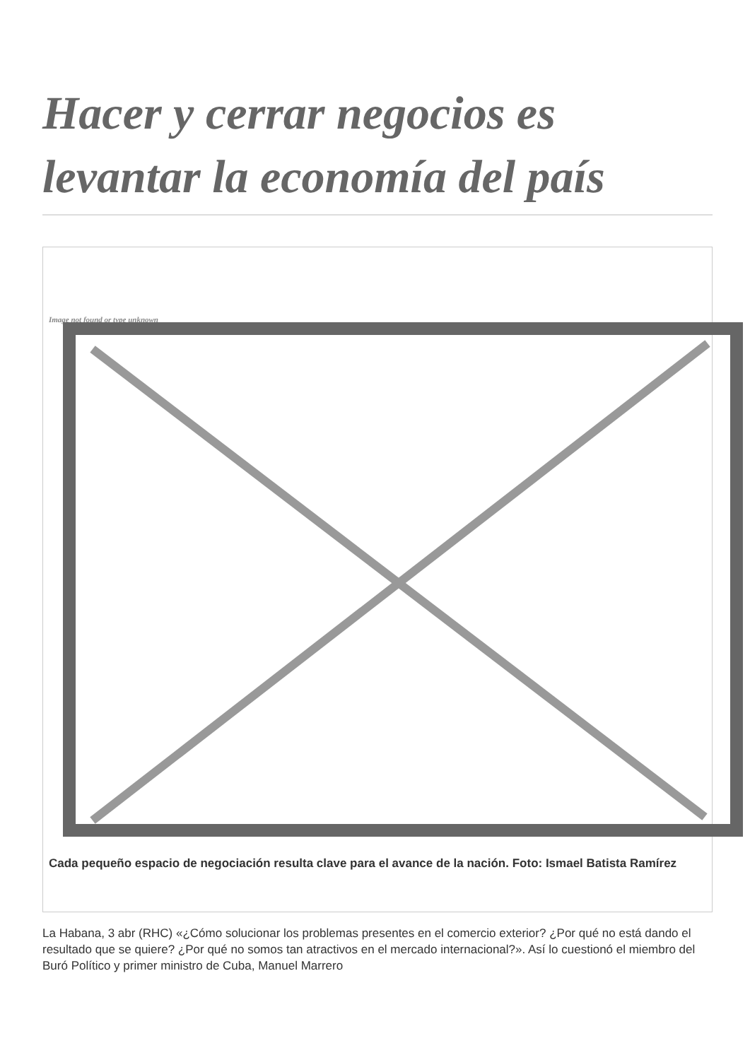Hacer y cerrar negocios es levantar la economía del país
Image not found or type unknown
Cada pequeño espacio de negociación resulta clave para el avance de la nación. Foto: Ismael Batista Ramírez
La Habana, 3 abr (RHC) «¿Cómo solucionar los problemas presentes en el comercio exterior? ¿Por qué no está dando el resultado que se quiere? ¿Por qué no somos tan atractivos en el mercado internacional?». Así lo cuestionó el miembro del Buró Político y primer ministro de Cuba, Manuel Marrero